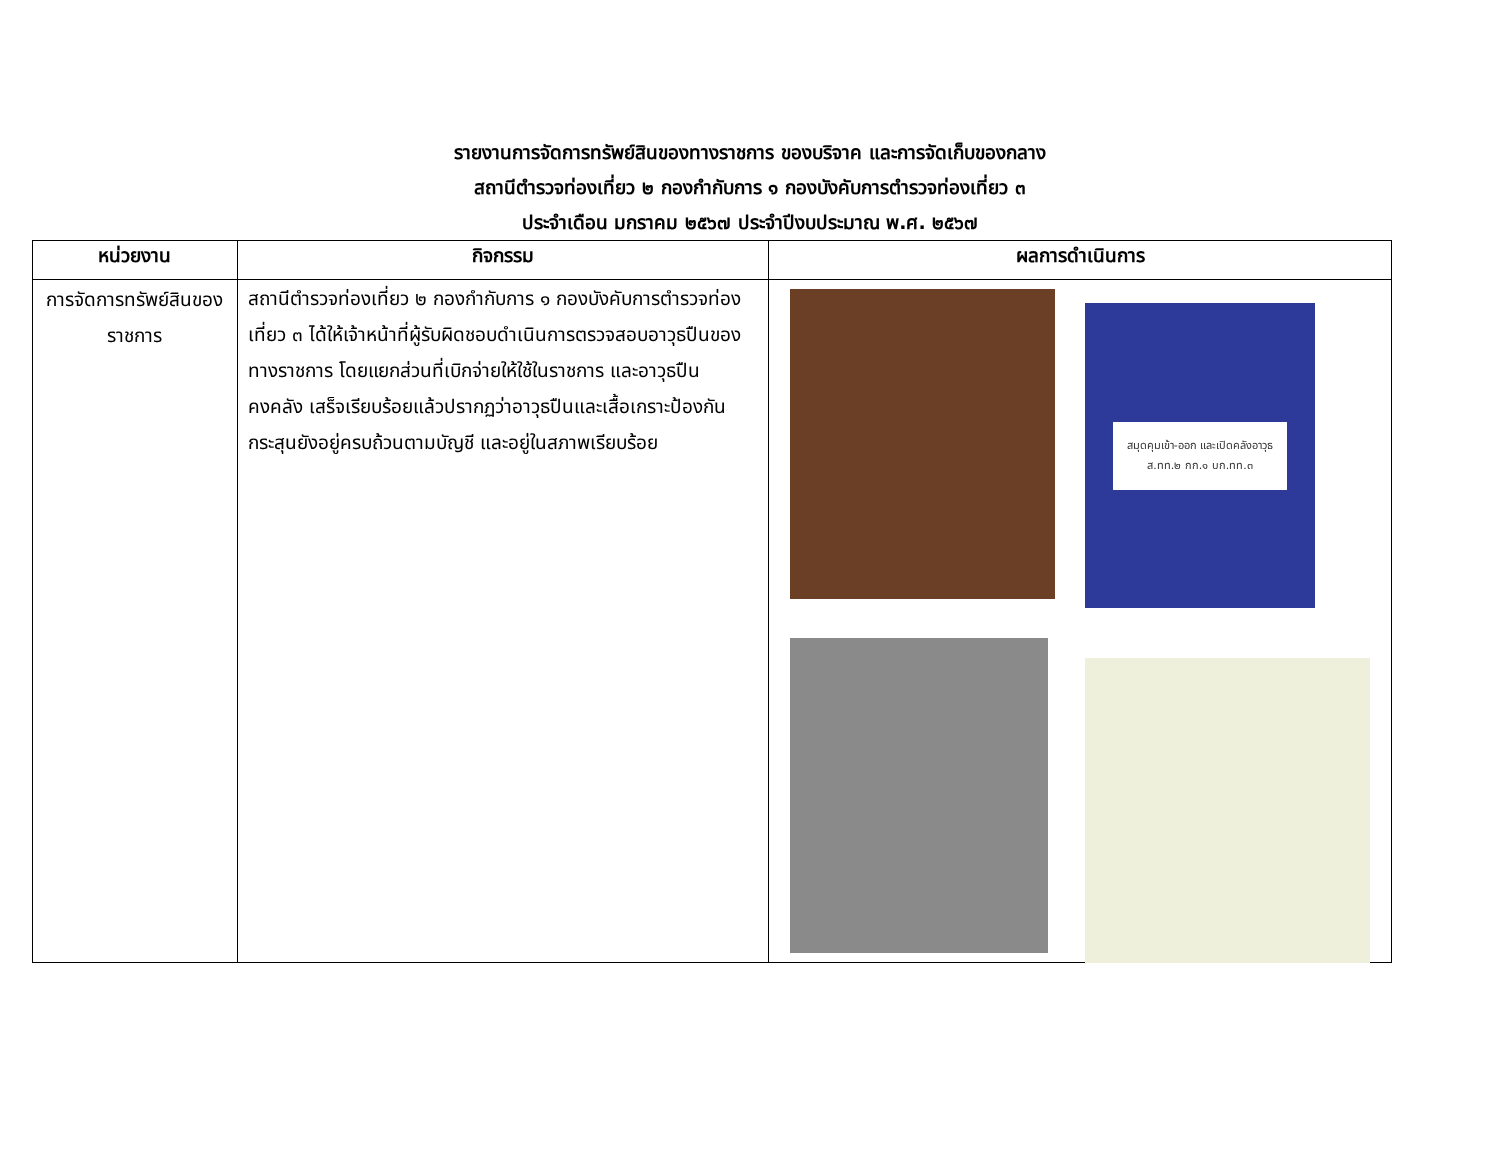รายงานการจัดการทรัพย์สินของทางราชการ ของบริจาค และการจัดเก็บของกลาง
สถานีตำรวจท่องเที่ยว ๒ กองกำกับการ ๑ กองบังคับการตำรวจท่องเที่ยว ๓
ประจำเดือน มกราคม ๒๕๖๗ ประจำปีงบประมาณ พ.ศ. ๒๕๖๗
| หน่วยงาน | กิจกรรม | ผลการดำเนินการ |
| --- | --- | --- |
| การจัดการทรัพย์สินของ ราชการ | สถานีตำรวจท่องเที่ยว ๒ กองกำกับการ ๑ กองบังคับการตำรวจท่องเที่ยว ๓ ได้ให้เจ้าหน้าที่ผู้รับผิดชอบดำเนินการตรวจสอบอาวุธปืนของทางราชการ โดยแยกส่วนที่เบิกจ่ายให้ใช้ในราชการ และอาวุธปืน คงคลัง เสร็จเรียบร้อยแล้วปรากฏว่าอาวุธปืนและเสื้อเกราะป้องกันกระสุนยังอยู่ครบถ้วนตามบัญชี และอยู่ในสภาพเรียบร้อย | สมุดคุมเข้า-ออก และเปิดคลังอาวุธ ส.ทท.๒ กก.๑ บก.ทท.๓ |